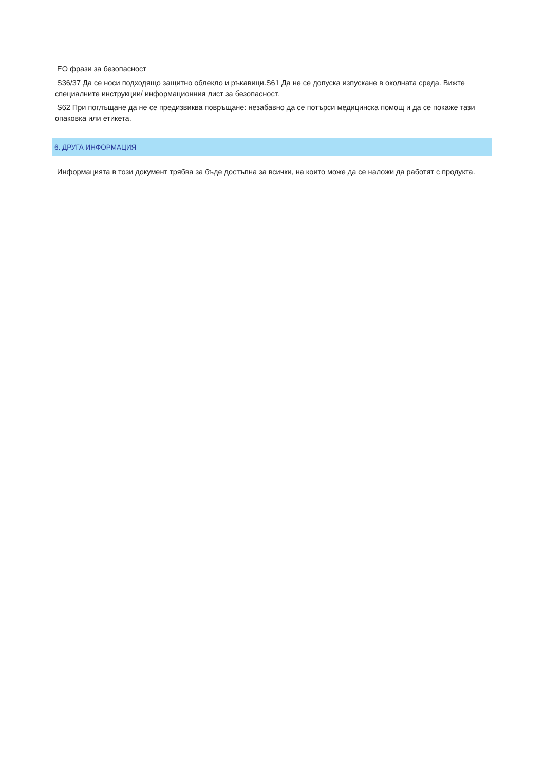ЕО фрази за безопасност
S36/37 Да се носи подходящо защитно облекло и ръкавици.S61 Да не се допуска изпускане в околната среда. Вижте специалните инструкции/ информационния лист за безопасност.
S62 При поглъщане да не се предизвиква повръщане: незабавно да се потърси медицинска помощ и да се покаже тази опаковка или етикета.
6. ДРУГА ИНФОРМАЦИЯ
Информацията в този документ трябва за бъде достъпна за всички, на които може да се наложи да работят с продукта.